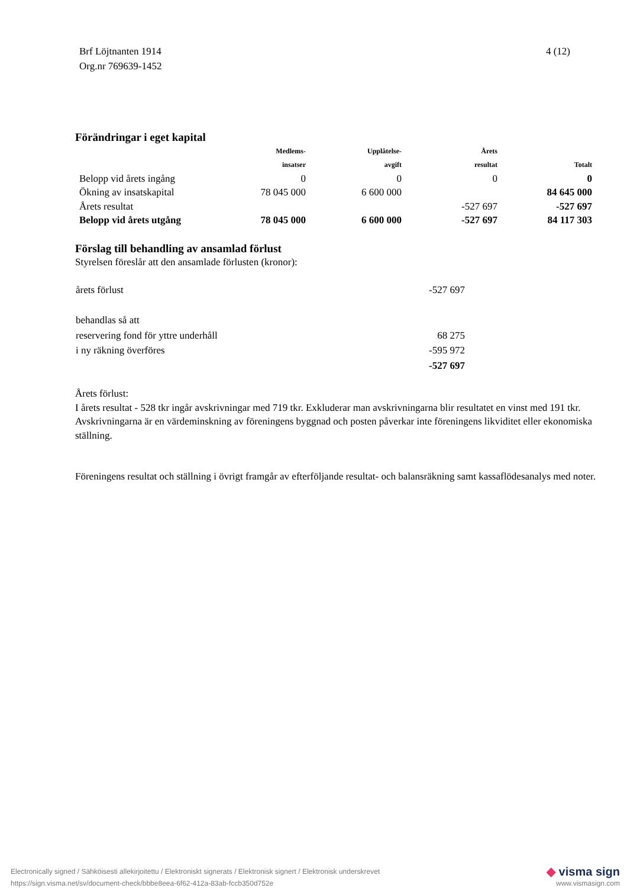Brf Löjtnanten 1914
Org.nr 769639-1452
4 (12)
Förändringar i eget kapital
| | Medlems- insatser | Upplåtelse- avgift | Årets resultat | Totalt |
| --- | --- | --- | --- | --- |
| Belopp vid årets ingång | 0 | 0 | 0 | 0 |
| Ökning av insatskapital | 78 045 000 | 6 600 000 | | 84 645 000 |
| Årets resultat | | | -527 697 | -527 697 |
| Belopp vid årets utgång | 78 045 000 | 6 600 000 | -527 697 | 84 117 303 |
Förslag till behandling av ansamlad förlust
Styrelsen föreslår att den ansamlade förlusten (kronor):
| årets förlust | -527 697 |
| behandlas så att | |
| reservering fond för yttre underhåll | 68 275 |
| i ny räkning överföres | -595 972 |
| | -527 697 |
Årets förlust:
I årets resultat - 528 tkr ingår avskrivningar med 719 tkr. Exkluderar man avskrivningarna blir resultatet en vinst med 191 tkr. Avskrivningarna är en värdeminskning av föreningens byggnad och posten påverkar inte föreningens likviditet eller ekonomiska ställning.
Föreningens resultat och ställning i övrigt framgår av efterföljande resultat- och balansräkning samt kassaflödesanalys med noter.
Electronically signed / Sähköisesti allekirjoitettu / Elektroniskt signerats / Elektronisk signert / Elektronisk underskrevet
https://sign.visma.net/sv/document-check/bbbe8eea-6f62-412a-83ab-fccb350d752e
◆ visma sign
www.vismasign.com